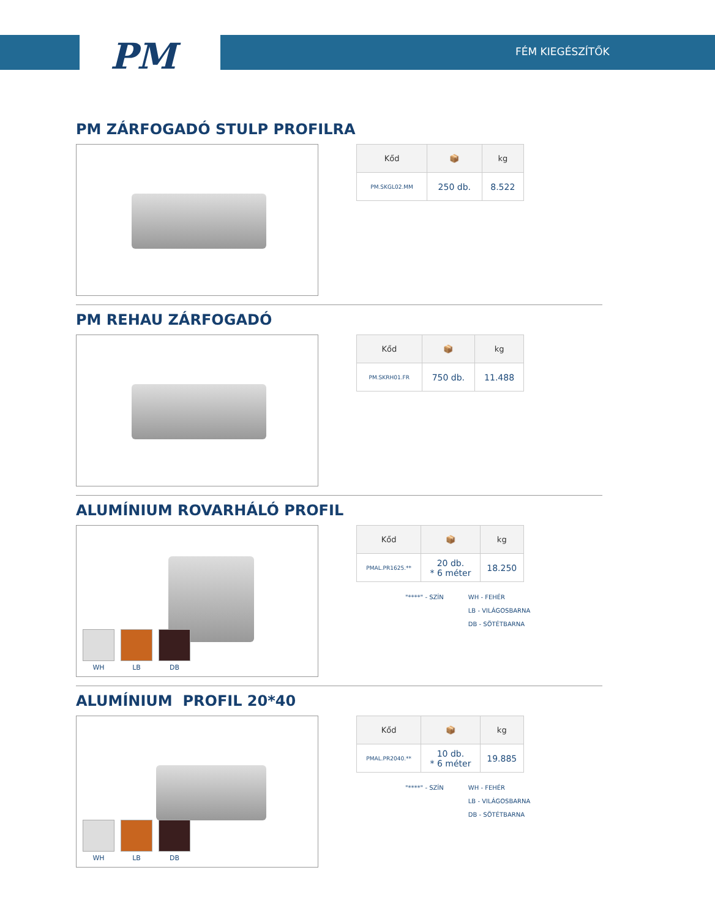PM FÉM KIEGÉSZÍTŐK
PM ZÁRFOGADÓ STULP PROFILRA
| Kőd | 📦 | kg |
| --- | --- | --- |
| PM.SKGL02.MM | 250 db. | 8.522 |
PM REHAU ZÁRFOGADÓ
| Kőd | 📦 | kg |
| --- | --- | --- |
| PM.SKRH01.FR | 750 db. | 11.488 |
ALUMÍNIUM ROVARHÁLÓ PROFIL
WH LB DB
| Kőd | 📦 | kg |
| --- | --- | --- |
| PMAL.PR1625.** | 20 db. * 6 méter | 18.250 |
"****" - SZÍN WH - FEHÉR
LB - VILÁGOSBARNA
DB - SÖTÉTBARNA
ALUMÍNIUM PROFIL 20*40
WH LB DB
| Kőd | 📦 | kg |
| --- | --- | --- |
| PMAL.PR2040.** | 10 db. * 6 méter | 19.885 |
"****" - SZÍN WH - FEHÉR
LB - VILÁGOSBARNA
DB - SÖTÉTBARNA